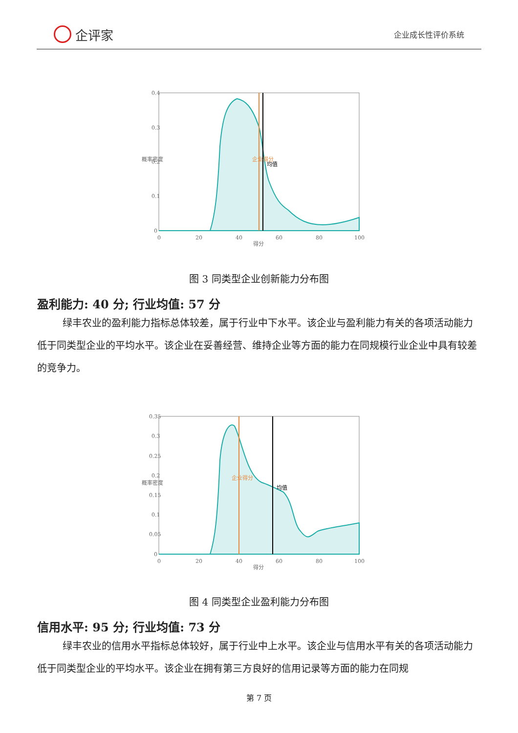企评家
企业成长性评价系统
0.4
0.3
0.2
0.1
0
0
20
40
60
80
100
得分
概率密度
企业得分
均值
图 3 同类型企业创新能力分布图
盈利能力: 40 分; 行业均值: 57 分
绿丰农业的盈利能力指标总体较差，属于行业中下水平。该企业与盈利能力有关的各项活动能力低于同类型企业的平均水平。该企业在妥善经营、维持企业等方面的能力在同规模行业企业中具有较差的竞争力。
0.35
0.3
0.25
0.2
0.15
0.1
0.05
0
0
20
40
60
80
100
得分
概率密度
企业得分
均值
图 4 同类型企业盈利能力分布图
信用水平: 95 分; 行业均值: 73 分
绿丰农业的信用水平指标总体较好，属于行业中上水平。该企业与信用水平有关的各项活动能力低于同类型企业的平均水平。该企业在拥有第三方良好的信用记录等方面的能力在同规
第 7 页